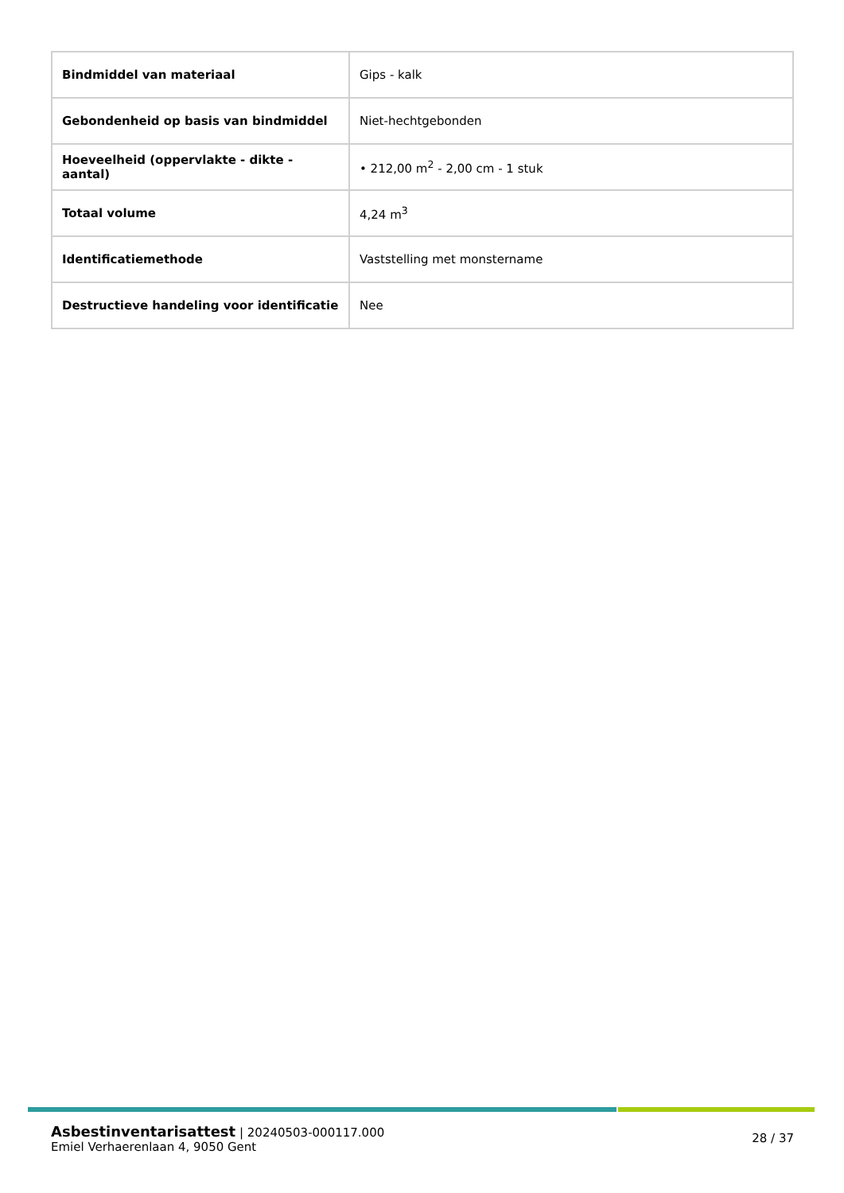| Bindmiddel van materiaal | Gips - kalk |
| Gebondenheid op basis van bindmiddel | Niet-hechtgebonden |
| Hoeveelheid (oppervlakte - dikte - aantal) | • 212,00 m<sup>2</sup> - 2,00 cm - 1 stuk |
| Totaal volume | 4,24 m<sup>3</sup> |
| Identificatiemethode | Vaststelling met monstername |
| Destructieve handeling voor identificatie | Nee |
Asbestinventarisattest | 20240503-000117.000
Emiel Verhaerenlaan 4, 9050 Gent
28 / 37